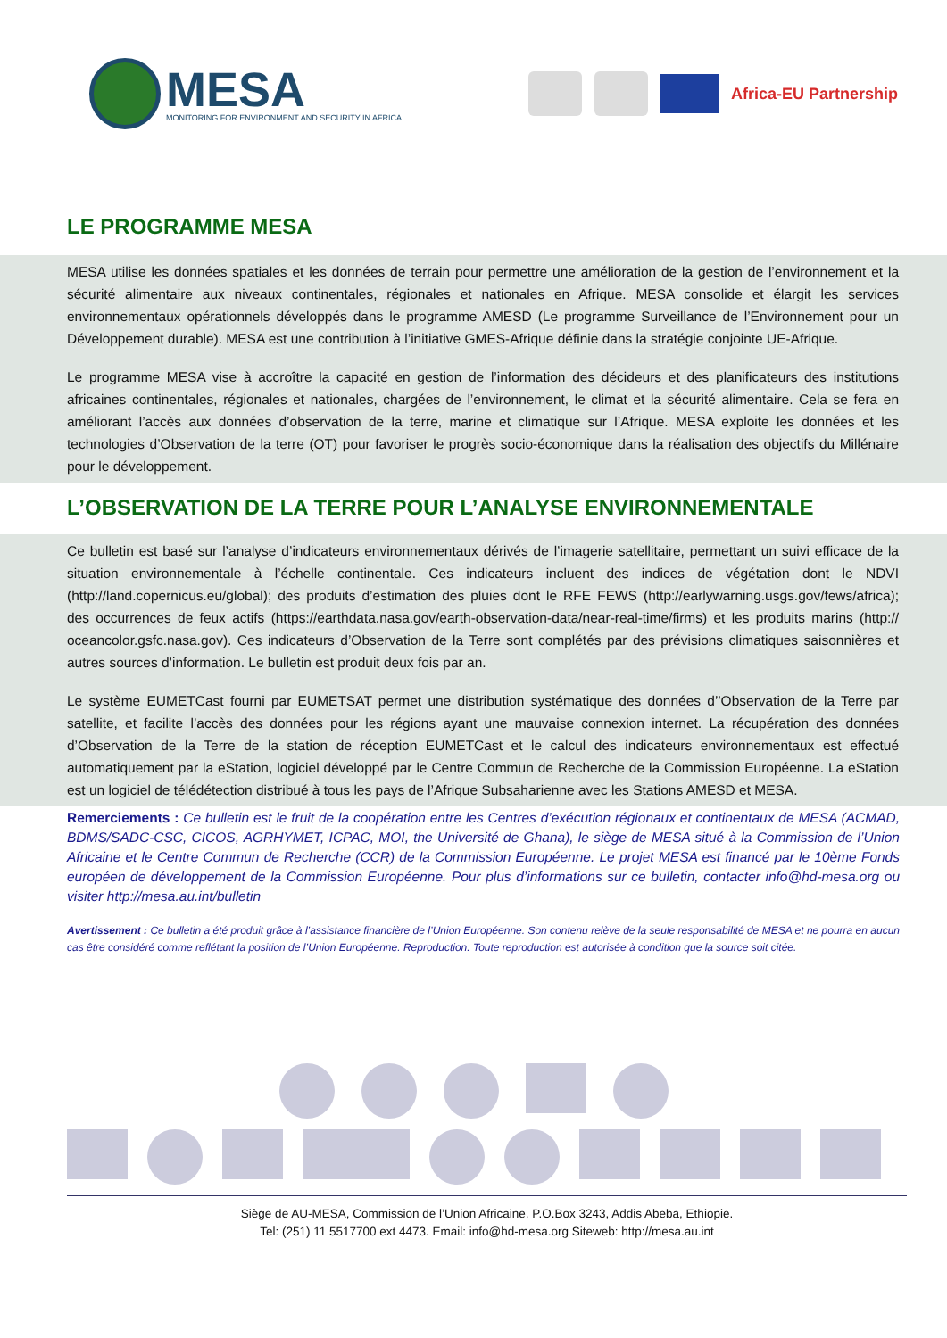MESA
MONITORING FOR ENVIRONMENT AND SECURITY IN AFRICA
Africa-EU Partnership
LE PROGRAMME MESA
MESA utilise les données spatiales et les données de terrain pour permettre une amélioration de la gestion de l’environnement et la sécurité alimentaire aux niveaux continentales, régionales et nationales en Afrique. MESA consolide et élargit les services environnementaux opérationnels développés dans le programme AMESD (Le programme Surveillance de l’Environnement pour un Développement durable). MESA est une contribution à l’initiative GMES-Afrique définie dans la stratégie conjointe UE-Afrique.
Le programme MESA vise à accroître la capacité en gestion de l’information des décideurs et des planificateurs des institutions africaines continentales, régionales et nationales, chargées de l’environnement, le climat et la sécurité alimentaire. Cela se fera en améliorant l’accès aux données d’observation de la terre, marine et climatique sur l’Afrique. MESA exploite les données et les technologies d’Observation de la terre (OT) pour favoriser le progrès socio-économique dans la réalisation des objectifs du Millénaire pour le développement.
L’OBSERVATION DE LA TERRE POUR L’ANALYSE ENVIRONNEMENTALE
Ce bulletin est basé sur l’analyse d’indicateurs environnementaux dérivés de l’imagerie satellitaire, permettant un suivi efficace de la situation environnementale à l’échelle continentale. Ces indicateurs incluent des indices de végétation dont le NDVI (http://land.copernicus.eu/global); des produits d’estimation des pluies dont le RFE FEWS (http://earlywarning.usgs.gov/fews/africa); des occurrences de feux actifs (https://earthdata.nasa.gov/earth-observation-data/near-real-time/firms) et les produits marins (http:// oceancolor.gsfc.nasa.gov). Ces indicateurs d’Observation de la Terre sont complétés par des prévisions climatiques saisonnières et autres sources d’information. Le bulletin est produit deux fois par an.
Le système EUMETCast fourni par EUMETSAT permet une distribution systématique des données d’’Observation de la Terre par satellite, et facilite l’accès des données pour les régions ayant une mauvaise connexion internet. La récupération des données d’Observation de la Terre de la station de réception EUMETCast et le calcul des indicateurs environnementaux est effectué automatiquement par la eStation, logiciel développé par le Centre Commun de Recherche de la Commission Européenne. La eStation est un logiciel de télédétection distribué à tous les pays de l’Afrique Subsaharienne avec les Stations AMESD et MESA.
Remerciements : Ce bulletin est le fruit de la coopération entre les Centres d’exécution régionaux et continentaux de MESA (ACMAD, BDMS/SADC-CSC, CICOS, AGRHYMET, ICPAC, MOI, the Université de Ghana), le siège de MESA situé à la Commission de l’Union Africaine et le Centre Commun de Recherche (CCR) de la Commission Européenne. Le projet MESA est financé par le 10ème Fonds européen de développement de la Commission Européenne. Pour plus d’informations sur ce bulletin, contacter info@hd-mesa.org ou visiter http://mesa.au.int/bulletin
Avertissement : Ce bulletin a été produit grâce à l’assistance financière de l’Union Européenne. Son contenu relève de la seule responsabilité de MESA et ne pourra en aucun cas être considéré comme reflétant la position de l’Union Européenne. Reproduction: Toute reproduction est autorisée à condition que la source soit citée.
Siège de AU-MESA, Commission de l’Union Africaine, P.O.Box 3243, Addis Abeba, Ethiopie.
Tel: (251) 11 5517700 ext 4473. Email: info@hd-mesa.org Siteweb: http://mesa.au.int